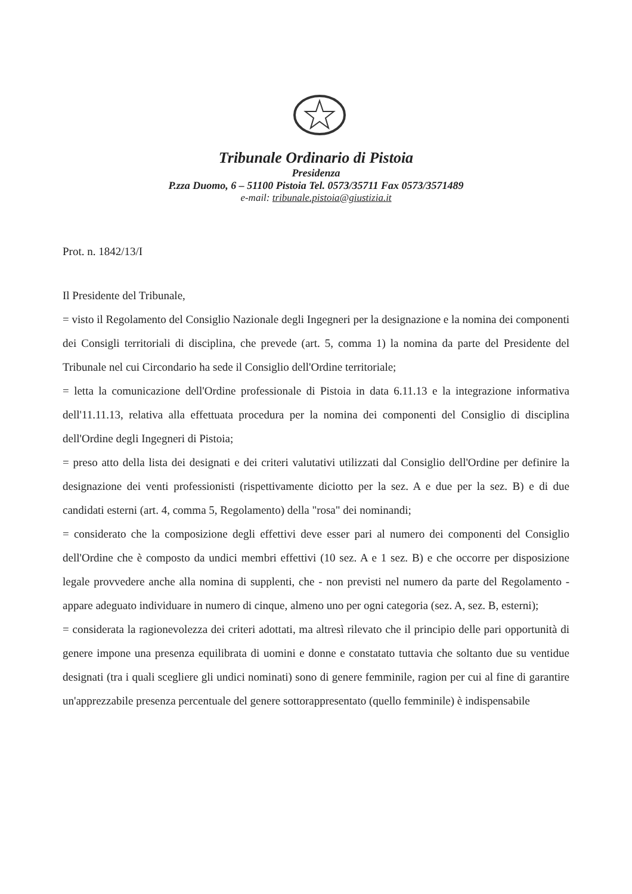Tribunale Ordinario di Pistoia
Presidenza
P.zza Duomo, 6 – 51100 Pistoia Tel. 0573/35711 Fax 0573/3571489
e-mail: tribunale.pistoia@giustizia.it
Prot. n. 1842/13/I
Il Presidente del Tribunale,
= visto il Regolamento del Consiglio Nazionale degli Ingegneri per la designazione e la nomina dei componenti dei Consigli territoriali di disciplina, che prevede (art. 5, comma 1) la nomina da parte del Presidente del Tribunale nel cui Circondario ha sede il Consiglio dell'Ordine territoriale;
= letta la comunicazione dell'Ordine professionale di Pistoia in data 6.11.13 e la integrazione informativa dell'11.11.13, relativa alla effettuata procedura per la nomina dei componenti del Consiglio di disciplina dell'Ordine degli Ingegneri di Pistoia;
= preso atto della lista dei designati e dei criteri valutativi utilizzati dal Consiglio dell'Ordine per definire la designazione dei venti professionisti (rispettivamente diciotto per la sez. A e due per la sez. B) e di due candidati esterni (art. 4, comma 5, Regolamento) della "rosa" dei nominandi;
= considerato che la composizione degli effettivi deve esser pari al numero dei componenti del Consiglio dell'Ordine che è composto da undici membri effettivi (10 sez. A e 1 sez. B) e che occorre per disposizione legale provvedere anche alla nomina di supplenti, che - non previsti nel numero da parte del Regolamento - appare adeguato individuare in numero di cinque, almeno uno per ogni categoria (sez. A, sez. B, esterni);
= considerata la ragionevolezza dei criteri adottati, ma altresì rilevato che il principio delle pari opportunità di genere impone una presenza equilibrata di uomini e donne e constatato tuttavia che soltanto due su ventidue designati (tra i quali scegliere gli undici nominati) sono di genere femminile, ragion per cui al fine di garantire un'apprezzabile presenza percentuale del genere sottorappresentato (quello femminile) è indispensabile